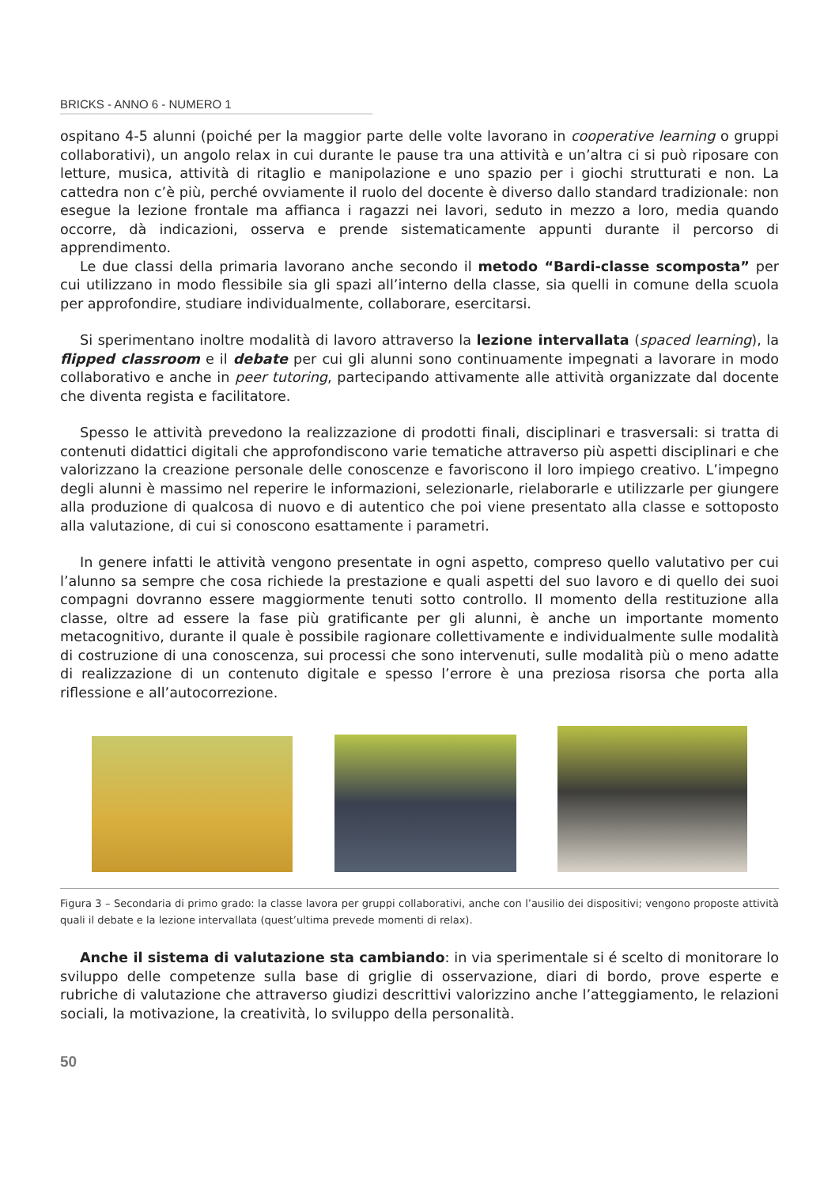BRICKS - ANNO 6 - NUMERO 1
ospitano 4-5 alunni (poiché per la maggior parte delle volte lavorano in cooperative learning o gruppi collaborativi), un angolo relax in cui durante le pause tra una attività e un’altra ci si può riposare con letture, musica, attività di ritaglio e manipolazione e uno spazio per i giochi strutturati e non. La cattedra non c’è più, perché ovviamente il ruolo del docente è diverso dallo standard tradizionale: non esegue la lezione frontale ma affianca i ragazzi nei lavori, seduto in mezzo a loro, media quando occorre, dà indicazioni, osserva e prende sistematicamente appunti durante il percorso di apprendimento.
Le due classi della primaria lavorano anche secondo il metodo “Bardi-classe scomposta” per cui utilizzano in modo flessibile sia gli spazi all’interno della classe, sia quelli in comune della scuola per approfondire, studiare individualmente, collaborare, esercitarsi.
Si sperimentano inoltre modalità di lavoro attraverso la lezione intervallata (spaced learning), la flipped classroom e il debate per cui gli alunni sono continuamente impegnati a lavorare in modo collaborativo e anche in peer tutoring, partecipando attivamente alle attività organizzate dal docente che diventa regista e facilitatore.
Spesso le attività prevedono la realizzazione di prodotti finali, disciplinari e trasversali: si tratta di contenuti didattici digitali che approfondiscono varie tematiche attraverso più aspetti disciplinari e che valorizzano la creazione personale delle conoscenze e favoriscono il loro impiego creativo. L’impegno degli alunni è massimo nel reperire le informazioni, selezionarle, rielaborarle e utilizzarle per giungere alla produzione di qualcosa di nuovo e di autentico che poi viene presentato alla classe e sottoposto alla valutazione, di cui si conoscono esattamente i parametri.
In genere infatti le attività vengono presentate in ogni aspetto, compreso quello valutativo per cui l’alunno sa sempre che cosa richiede la prestazione e quali aspetti del suo lavoro e di quello dei suoi compagni dovranno essere maggiormente tenuti sotto controllo. Il momento della restituzione alla classe, oltre ad essere la fase più gratificante per gli alunni, è anche un importante momento metacognitivo, durante il quale è possibile ragionare collettivamente e individualmente sulle modalità di costruzione di una conoscenza, sui processi che sono intervenuti, sulle modalità più o meno adatte di realizzazione di un contenuto digitale e spesso l’errore è una preziosa risorsa che porta alla riflessione e all’autocorrezione.
Figura 3 – Secondaria di primo grado: la classe lavora per gruppi collaborativi, anche con l’ausilio dei dispositivi; vengono proposte attività quali il debate e la lezione intervallata (quest’ultima prevede momenti di relax).
Anche il sistema di valutazione sta cambiando: in via sperimentale si é scelto di monitorare lo sviluppo delle competenze sulla base di griglie di osservazione, diari di bordo, prove esperte e rubriche di valutazione che attraverso giudizi descrittivi valorizzino anche l’atteggiamento, le relazioni sociali, la motivazione, la creatività, lo sviluppo della personalità.
50